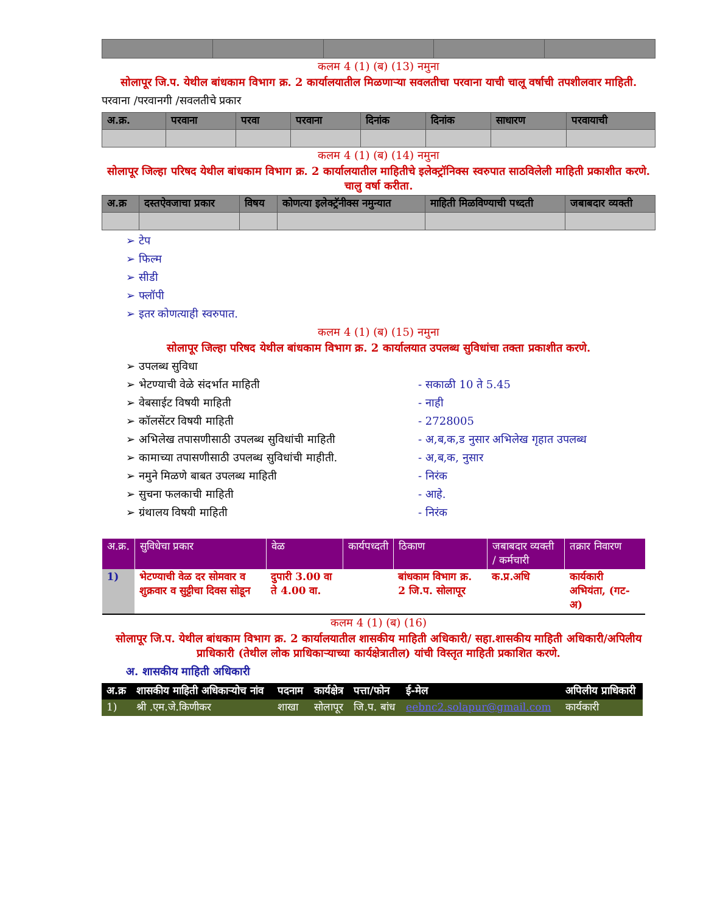कलम 4 (1) (ब) (13) नमुना
सोलापूर जि.प. येथील बांधकाम विभाग क्र. 2 कार्यालयातील मिळणाऱ्या सवलतीचा परवाना याची चालू वर्षाची तपशीलवार माहिती.
परवाना /परवानगी /सवलतीचे प्रकार
| अ.क्र. | परवाना | परवा | परवाना | दिनांक | दिनांक | साधारण | परवायाची |
| --- | --- | --- | --- | --- | --- | --- | --- |
कलम 4 (1) (ब) (14) नमुना
सोलापूर जिल्हा परिषद येथील बांधकाम विभाग क्र. 2 कार्यालयातील माहितीचे इलेक्ट्रॉनिक्स स्वरुपात साठविलेली माहिती प्रकाशीत करणे. चालु वर्षा करीता.
| अ.क्र | दस्तऐवजाचा प्रकार | विषय | कोणत्या इलेक्ट्रॅनीक्स नमुन्यात | माहिती मिळविण्याची पध्दती | जबाबदार व्यक्ती |
| --- | --- | --- | --- | --- | --- |
➢ टेप
➢ फिल्म
➢ सीडी
➢ फ्लॉपी
➢ इतर कोणत्याही स्वरुपात.
कलम 4 (1) (ब) (15) नमुना
सोलापूर जिल्हा परिषद येथील बांधकाम विभाग क्र. 2 कार्यालयात उपलब्ध सुविधांचा तक्ता प्रकाशीत करणे.
➢ उपलब्ध सुविधा
➢ भेटण्याची वेळे संदर्भात माहिती - सकाळी 10 ते 5.45
➢ वेबसाईट विषयी माहिती - नाही
➢ कॉलसेंटर विषयी माहिती - 2728005
➢ अभिलेख तपासणीसाठी उपलब्ध सुविधांची माहिती - अ,ब,क,ड नुसार अभिलेख गृहात उपलब्ध
➢ कामाच्या तपासणीसाठी उपलब्ध सुविधांची माहीती. - अ,ब,क, नुसार
➢ नमुने मिळणे बाबत उपलब्ध माहिती - निरंक
➢ सुचना फलकाची माहिती - आहे.
➢ ग्रंथालय विषयी माहिती - निरंक
| अ.क्र. | सुविधेचा प्रकार | वेळ | कार्यपध्दती | ठिकाण | जबाबदार व्यक्ती / कर्मचारी | तक्रार निवारण |
| --- | --- | --- | --- | --- | --- | --- |
| 1) | भेटण्याची वेळ दर सोमवार व शुक्रवार व सुट्टीचा दिवस सोडून | दुपारी 3.00 वा ते 4.00 वा. | | बांधकाम विभाग क्र. 2 जि.प. सोलापूर | क.प्र.अधि | कार्यकारी अभियंता, (गट-अ) |
कलम 4 (1) (ब) (16)
सोलापूर जि.प. येथील बांधकाम विभाग क्र. 2 कार्यालयातील शासकीय माहिती अधिकारी/ सहा.शासकीय माहिती अधिकारी/अपिलीय प्राधिकारी (तेथील लोक प्राधिकाऱ्याच्या कार्यक्षेत्रातील) यांची विस्तृत माहिती प्रकाशित करणे.
अ. शासकीय माहिती अधिकारी
| अ.क्र | शासकीय माहिती अधिकाऱ्योच नांव | पदनाम | कार्यक्षेत्र | पत्ता/फोन | ई-मेल | अपिलीय प्राधिकारी |
| --- | --- | --- | --- | --- | --- | --- |
| 1) | श्री .एम.जे.किणीकर | शाखा | सोलापूर | जि.प. बांध | eebnc2.solapur@gmail.com | कार्यकारी |